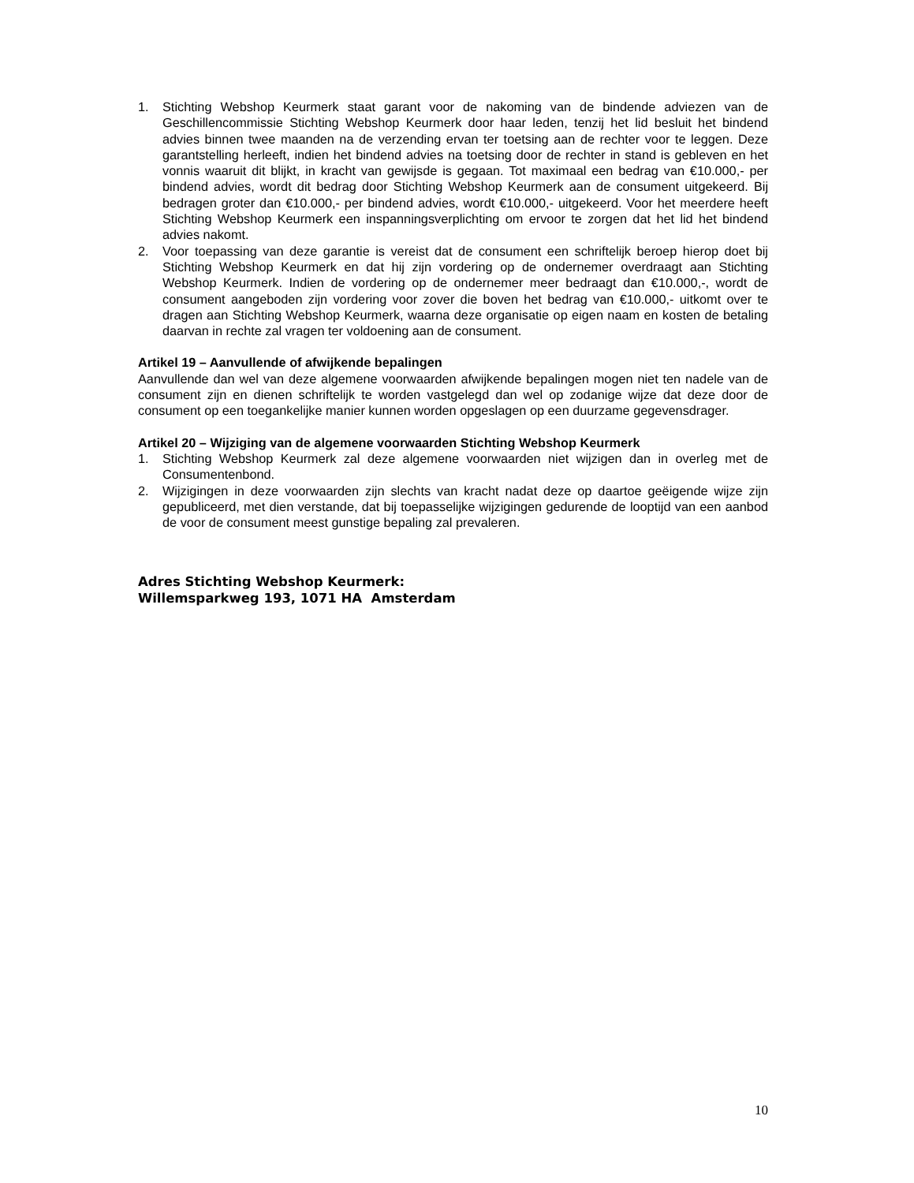1. Stichting Webshop Keurmerk staat garant voor de nakoming van de bindende adviezen van de Geschillencommissie Stichting Webshop Keurmerk door haar leden, tenzij het lid besluit het bindend advies binnen twee maanden na de verzending ervan ter toetsing aan de rechter voor te leggen. Deze garantstelling herleeft, indien het bindend advies na toetsing door de rechter in stand is gebleven en het vonnis waaruit dit blijkt, in kracht van gewijsde is gegaan. Tot maximaal een bedrag van €10.000,- per bindend advies, wordt dit bedrag door Stichting Webshop Keurmerk aan de consument uitgekeerd. Bij bedragen groter dan €10.000,- per bindend advies, wordt €10.000,- uitgekeerd. Voor het meerdere heeft Stichting Webshop Keurmerk een inspanningsverplichting om ervoor te zorgen dat het lid het bindend advies nakomt.
2. Voor toepassing van deze garantie is vereist dat de consument een schriftelijk beroep hierop doet bij Stichting Webshop Keurmerk en dat hij zijn vordering op de ondernemer overdraagt aan Stichting Webshop Keurmerk. Indien de vordering op de ondernemer meer bedraagt dan €10.000,-, wordt de consument aangeboden zijn vordering voor zover die boven het bedrag van €10.000,- uitkomt over te dragen aan Stichting Webshop Keurmerk, waarna deze organisatie op eigen naam en kosten de betaling daarvan in rechte zal vragen ter voldoening aan de consument.
Artikel 19 – Aanvullende of afwijkende bepalingen
Aanvullende dan wel van deze algemene voorwaarden afwijkende bepalingen mogen niet ten nadele van de consument zijn en dienen schriftelijk te worden vastgelegd dan wel op zodanige wijze dat deze door de consument op een toegankelijke manier kunnen worden opgeslagen op een duurzame gegevensdrager.
Artikel 20 – Wijziging van de algemene voorwaarden Stichting Webshop Keurmerk
1. Stichting Webshop Keurmerk zal deze algemene voorwaarden niet wijzigen dan in overleg met de Consumentenbond.
2. Wijzigingen in deze voorwaarden zijn slechts van kracht nadat deze op daartoe geëigende wijze zijn gepubliceerd, met dien verstande, dat bij toepasselijke wijzigingen gedurende de looptijd van een aanbod de voor de consument meest gunstige bepaling zal prevaleren.
Adres Stichting Webshop Keurmerk:
Willemsparkweg 193, 1071 HA Amsterdam
10